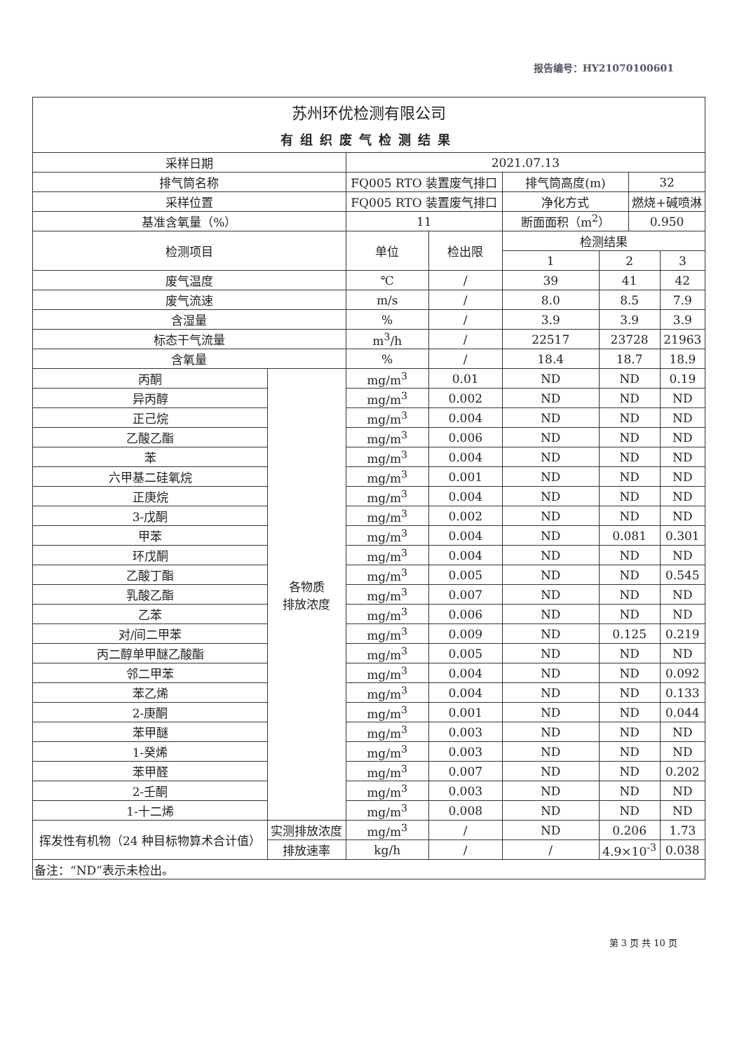报告编号：HY21070100601
| 苏州环优检测有限公司 | | | | | | | |
| 有组织废气检测结果 | | | | | | | |
| 采样日期 | | 2021.07.13 | | | | | |
| 排气筒名称 | | FQ005 RTO 装置废气排口 | | 排气筒高度(m) | | 32 | |
| 采样位置 | | FQ005 RTO 装置废气排口 | | 净化方式 | | 燃烧+碱喷淋 | |
| 基准含氧量（%） | | 11 | | 断面面积（m<sup>2</sup>） | | 0.950 | |
| 检测项目 | | 单位 | 检出限 | 检测结果 | | | |
| | | | | 1 | 2 | | 3 |
| 废气温度 | | ℃ | / | 39 | 41 | | 42 |
| 废气流速 | | m/s | / | 8.0 | 8.5 | | 7.9 |
| 含湿量 | | % | / | 3.9 | 3.9 | | 3.9 |
| 标态干气流量 | | m<sup>3</sup>/h | / | 22517 | 23728 | | 21963 |
| 含氧量 | | % | / | 18.4 | 18.7 | | 18.9 |
| 丙酮 | 各物质 排放浓度 | mg/m<sup>3</sup> | 0.01 | ND | ND | | 0.19 |
| 异丙醇 | | mg/m<sup>3</sup> | 0.002 | ND | ND | | ND |
| 正己烷 | | mg/m<sup>3</sup> | 0.004 | ND | ND | | ND |
| 乙酸乙酯 | | mg/m<sup>3</sup> | 0.006 | ND | ND | | ND |
| 苯 | | mg/m<sup>3</sup> | 0.004 | ND | ND | | ND |
| 六甲基二硅氧烷 | | mg/m<sup>3</sup> | 0.001 | ND | ND | | ND |
| 正庚烷 | | mg/m<sup>3</sup> | 0.004 | ND | ND | | ND |
| 3-戊酮 | | mg/m<sup>3</sup> | 0.002 | ND | ND | | ND |
| 甲苯 | | mg/m<sup>3</sup> | 0.004 | ND | 0.081 | | 0.301 |
| 环戊酮 | | mg/m<sup>3</sup> | 0.004 | ND | ND | | ND |
| 乙酸丁酯 | | mg/m<sup>3</sup> | 0.005 | ND | ND | | 0.545 |
| 乳酸乙酯 | | mg/m<sup>3</sup> | 0.007 | ND | ND | | ND |
| 乙苯 | | mg/m<sup>3</sup> | 0.006 | ND | ND | | ND |
| 对/间二甲苯 | | mg/m<sup>3</sup> | 0.009 | ND | 0.125 | | 0.219 |
| 丙二醇单甲醚乙酸酯 | | mg/m<sup>3</sup> | 0.005 | ND | ND | | ND |
| 邻二甲苯 | | mg/m<sup>3</sup> | 0.004 | ND | ND | | 0.092 |
| 苯乙烯 | | mg/m<sup>3</sup> | 0.004 | ND | ND | | 0.133 |
| 2-庚酮 | | mg/m<sup>3</sup> | 0.001 | ND | ND | | 0.044 |
| 苯甲醚 | | mg/m<sup>3</sup> | 0.003 | ND | ND | | ND |
| 1-癸烯 | | mg/m<sup>3</sup> | 0.003 | ND | ND | | ND |
| 苯甲醛 | | mg/m<sup>3</sup> | 0.007 | ND | ND | | 0.202 |
| 2-壬酮 | | mg/m<sup>3</sup> | 0.003 | ND | ND | | ND |
| 1-十二烯 | | mg/m<sup>3</sup> | 0.008 | ND | ND | | ND |
| 挥发性有机物（24 种目标物算术合计值） | 实测排放浓度 | mg/m<sup>3</sup> | / | ND | 0.206 | | 1.73 |
| | 排放速率 | kg/h | / | / | 4.9×10<sup>-3</sup> | | 0.038 |
| 备注：“ND”表示未检出。 | | | | | | | |
第 3 页 共 10 页